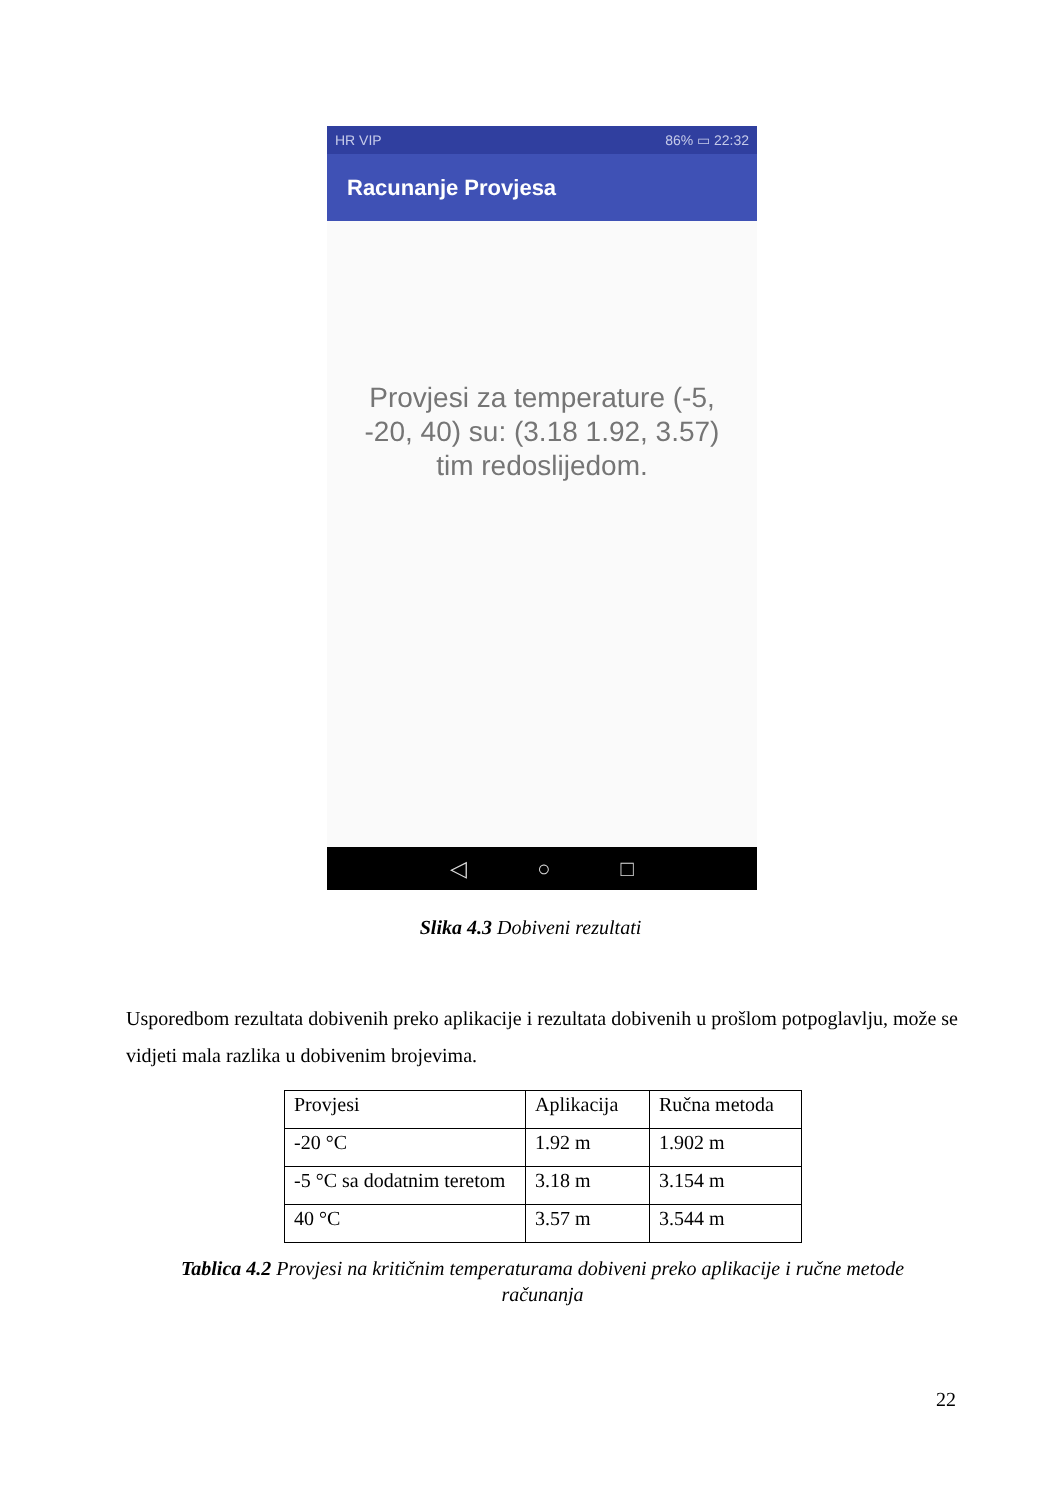HR VIP 86% ▭ 22:32
Racunanje Provjesa
Provjesi za temperature (-5, -20, 40) su: (3.18 1.92, 3.57) tim redoslijedom.
◁ ○ □
Slika 4.3 Dobiveni rezultati
Usporedbom rezultata dobivenih preko aplikacije i rezultata dobivenih u prošlom potpoglavlju, može se vidjeti mala razlika u dobivenim brojevima.
| Provjesi | Aplikacija | Ručna metoda |
| --- | --- | --- |
| -20 °C | 1.92 m | 1.902 m |
| -5 °C sa dodatnim teretom | 3.18 m | 3.154 m |
| 40 °C | 3.57 m | 3.544 m |
Tablica 4.2 Provjesi na kritičnim temperaturama dobiveni preko aplikacije i ručne metode računanja
22